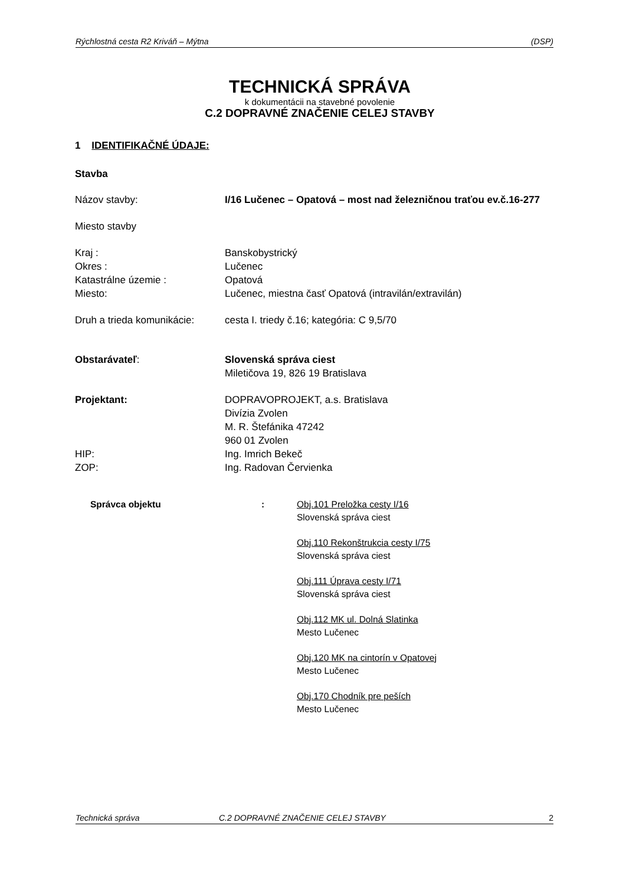Rýchlostná cesta R2 Kriváň – Mýtna (DSP)
TECHNICKÁ SPRÁVA
k dokumentácii na stavebné povolenie
C.2 DOPRAVNÉ ZNAČENIE CELEJ STAVBY
1 IDENTIFIKAČNÉ ÚDAJE:
Stavba
Názov stavby: I/16 Lučenec – Opatová – most nad železničnou traťou ev.č.16-277
Miesto stavby
Kraj : Banskobystrický
Okres : Lučenec
Katastrálne územie : Opatová
Miesto: Lučenec, miestna časť Opatová (intravilán/extravilán)
Druh a trieda komunikácie:
cesta I. triedy č.16; kategória: C 9,5/70
Obstarávateľ: Slovenská správa ciest
Miletičova 19, 826 19 Bratislava
Projektant: DOPRAVOPROJEKT, a.s. Bratislava
Divízia Zvolen
M. R. Štefánika 47242
960 01 Zvolen
HIP: Ing. Imrich Bekeč
ZOP: Ing. Radovan Červienka
Správca objektu : Obj.101 Preložka cesty I/16
Slovenská správa ciest
Obj.110 Rekonštrukcia cesty I/75
Slovenská správa ciest
Obj.111 Úprava cesty I/71
Slovenská správa ciest
Obj.112 MK ul. Dolná Slatinka
Mesto Lučenec
Obj.120 MK na cintorín v Opatovej
Mesto Lučenec
Obj.170 Chodník pre peších
Mesto Lučenec
Technická správa C.2 DOPRAVNÉ ZNAČENIE CELEJ STAVBY 2